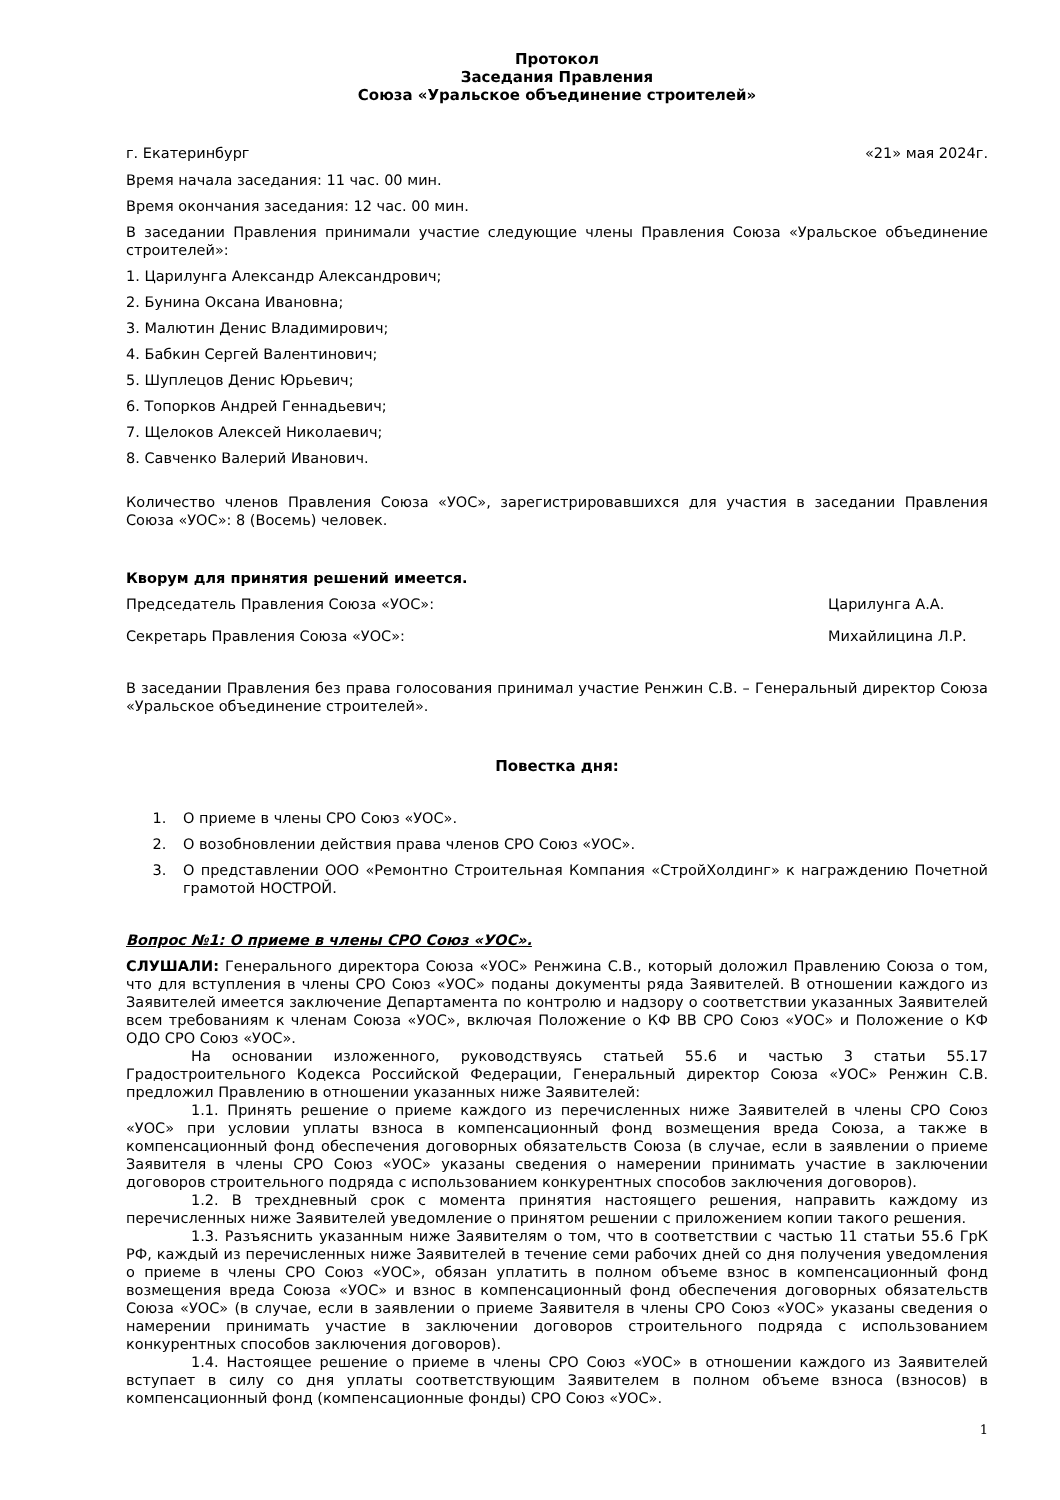Протокол
Заседания Правления
Союза «Уральское объединение строителей»
г. Екатеринбург «21» мая 2024г.
Время начала заседания: 11 час. 00 мин.
Время окончания заседания: 12 час. 00 мин.
В заседании Правления принимали участие следующие члены Правления Союза «Уральское объединение строителей»:
1. Царилунга Александр Александрович;
2. Бунина Оксана Ивановна;
3. Малютин Денис Владимирович;
4. Бабкин Сергей Валентинович;
5. Шуплецов Денис Юрьевич;
6. Топорков Андрей Геннадьевич;
7. Щелоков Алексей Николаевич;
8. Савченко Валерий Иванович.
Количество членов Правления Союза «УОС», зарегистрировавшихся для участия в заседании Правления Союза «УОС»: 8 (Восемь) человек.
Кворум для принятия решений имеется.
Председатель Правления Союза «УОС»: Царилунга А.А.
Секретарь Правления Союза «УОС»: Михайлицина Л.Р.
В заседании Правления без права голосования принимал участие Ренжин С.В. – Генеральный директор Союза «Уральское объединение строителей».
Повестка дня:
1. О приеме в члены СРО Союз «УОС».
2. О возобновлении действия права членов СРО Союз «УОС».
3. О представлении ООО «Ремонтно Строительная Компания «СтройХолдинг» к награждению Почетной грамотой НОСТРОЙ.
Вопрос №1: О приеме в члены СРО Союз «УОС».
СЛУШАЛИ: Генерального директора Союза «УОС» Ренжина С.В., который доложил Правлению Союза о том, что для вступления в члены СРО Союз «УОС» поданы документы ряда Заявителей. В отношении каждого из Заявителей имеется заключение Департамента по контролю и надзору о соответствии указанных Заявителей всем требованиям к членам Союза «УОС», включая Положение о КФ ВВ СРО Союз «УОС» и Положение о КФ ОДО СРО Союз «УОС».
На основании изложенного, руководствуясь статьей 55.6 и частью 3 статьи 55.17 Градостроительного Кодекса Российской Федерации, Генеральный директор Союза «УОС» Ренжин С.В. предложил Правлению в отношении указанных ниже Заявителей:
1.1. Принять решение о приеме каждого из перечисленных ниже Заявителей в члены СРО Союз «УОС» при условии уплаты взноса в компенсационный фонд возмещения вреда Союза, а также в компенсационный фонд обеспечения договорных обязательств Союза (в случае, если в заявлении о приеме Заявителя в члены СРО Союз «УОС» указаны сведения о намерении принимать участие в заключении договоров строительного подряда с использованием конкурентных способов заключения договоров).
1.2. В трехдневный срок с момента принятия настоящего решения, направить каждому из перечисленных ниже Заявителей уведомление о принятом решении с приложением копии такого решения.
1.3. Разъяснить указанным ниже Заявителям о том, что в соответствии с частью 11 статьи 55.6 ГрК РФ, каждый из перечисленных ниже Заявителей в течение семи рабочих дней со дня получения уведомления о приеме в члены СРО Союз «УОС», обязан уплатить в полном объеме взнос в компенсационный фонд возмещения вреда Союза «УОС» и взнос в компенсационный фонд обеспечения договорных обязательств Союза «УОС» (в случае, если в заявлении о приеме Заявителя в члены СРО Союз «УОС» указаны сведения о намерении принимать участие в заключении договоров строительного подряда с использованием конкурентных способов заключения договоров).
1.4. Настоящее решение о приеме в члены СРО Союз «УОС» в отношении каждого из Заявителей вступает в силу со дня уплаты соответствующим Заявителем в полном объеме взноса (взносов) в компенсационный фонд (компенсационные фонды) СРО Союз «УОС».
1